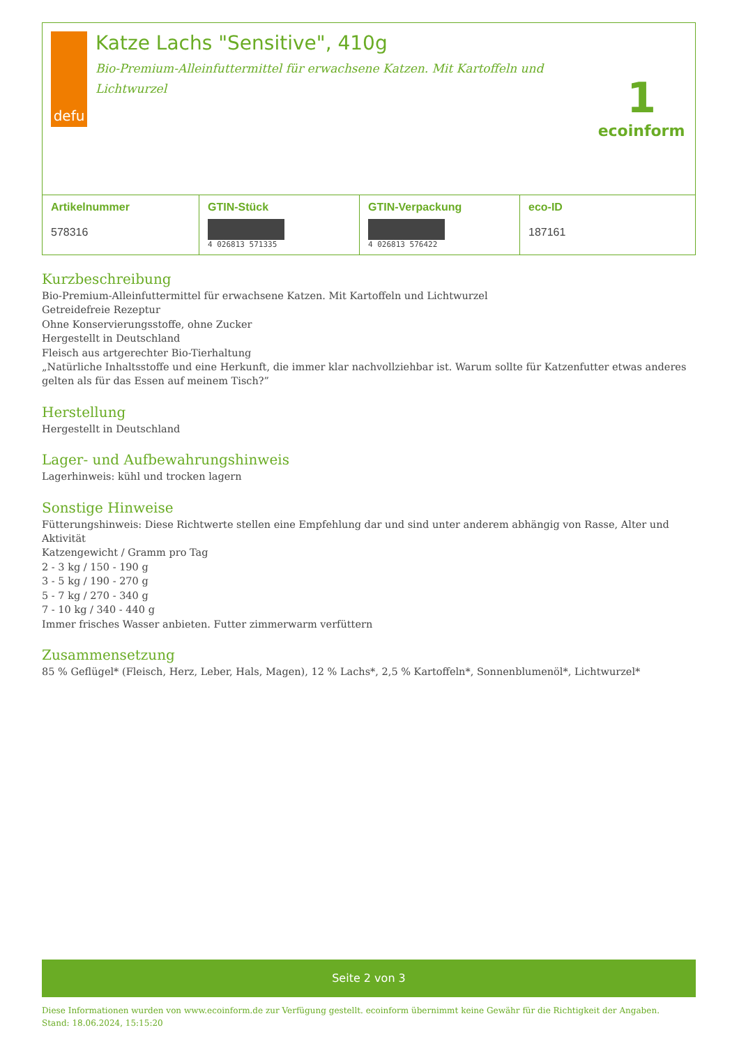defu
Katze Lachs "Sensitive", 410g
Bio-Premium-Alleinfuttermittel für erwachsene Katzen. Mit Kartoffeln und Lichtwurzel
1
ecoinform
| Artikelnummer 578316 | GTIN-Stück 4 026813 571335 | GTIN-Verpackung 4 026813 576422 | eco-ID 187161 |
Kurzbeschreibung
Bio-Premium-Alleinfuttermittel für erwachsene Katzen. Mit Kartoffeln und Lichtwurzel
Getreidefreie Rezeptur
Ohne Konservierungsstoffe, ohne Zucker
Hergestellt in Deutschland
Fleisch aus artgerechter Bio-Tierhaltung
„Natürliche Inhaltsstoffe und eine Herkunft, die immer klar nachvollziehbar ist. Warum sollte für Katzenfutter etwas anderes gelten als für das Essen auf meinem Tisch?”
Herstellung
Hergestellt in Deutschland
Lager- und Aufbewahrungshinweis
Lagerhinweis: kühl und trocken lagern
Sonstige Hinweise
Fütterungshinweis: Diese Richtwerte stellen eine Empfehlung dar und sind unter anderem abhängig von Rasse, Alter und Aktivität
Katzengewicht / Gramm pro Tag
2 - 3 kg / 150 - 190 g
3 - 5 kg / 190 - 270 g
5 - 7 kg / 270 - 340 g
7 - 10 kg / 340 - 440 g
Immer frisches Wasser anbieten. Futter zimmerwarm verfüttern
Zusammensetzung
85 % Geflügel* (Fleisch, Herz, Leber, Hals, Magen), 12 % Lachs*, 2,5 % Kartoffeln*, Sonnenblumenöl*, Lichtwurzel*
Seite 2 von 3
Diese Informationen wurden von www.ecoinform.de zur Verfügung gestellt. ecoinform übernimmt keine Gewähr für die Richtigkeit der Angaben.
Stand: 18.06.2024, 15:15:20